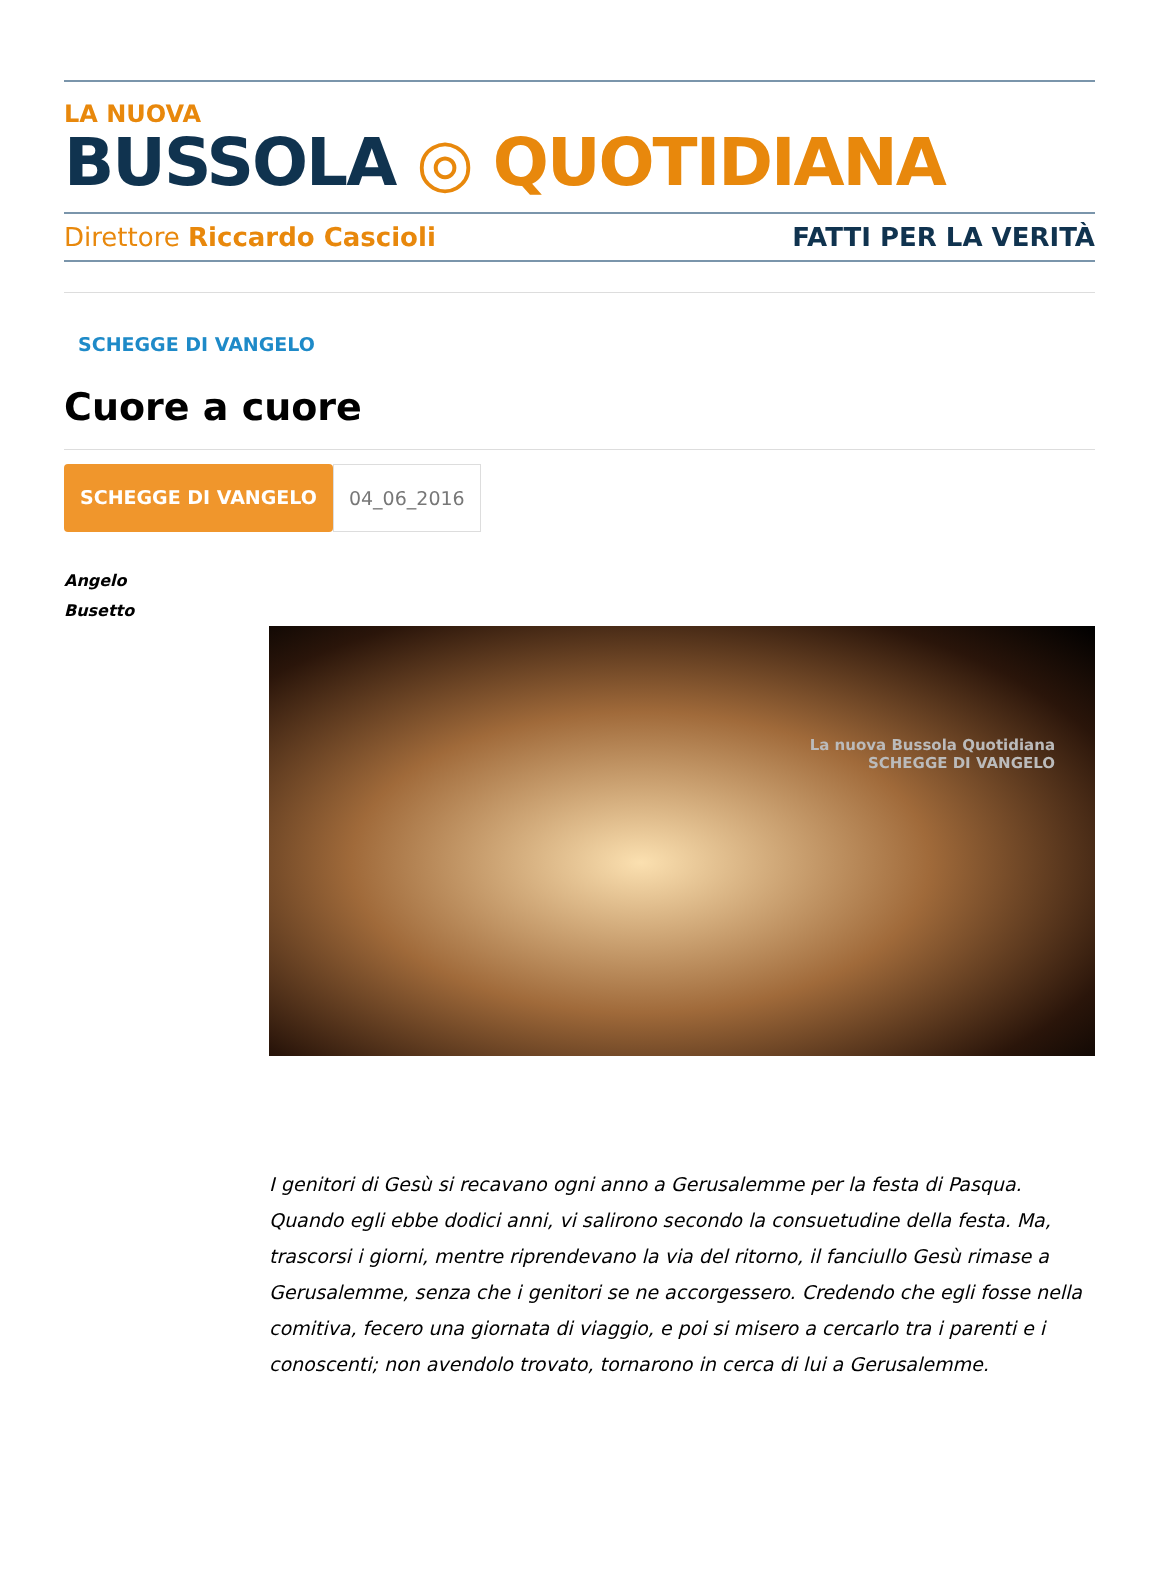LA NUOVA
BUSSOLA ◎ QUOTIDIANA
Direttore Riccardo Cascioli FATTI PER LA VERITÀ
SCHEGGE DI VANGELO
Cuore a cuore
SCHEGGE DI VANGELO 04_06_2016
Angelo
Busetto
La nuova Bussola Quotidiana
SCHEGGE DI VANGELO
I genitori di Gesù si recavano ogni anno a Gerusalemme per la festa di Pasqua. Quando egli ebbe dodici anni, vi salirono secondo la consuetudine della festa. Ma, trascorsi i giorni, mentre riprendevano la via del ritorno, il fanciullo Gesù rimase a Gerusalemme, senza che i genitori se ne accorgessero. Credendo che egli fosse nella comitiva, fecero una giornata di viaggio, e poi si misero a cercarlo tra i parenti e i conoscenti; non avendolo trovato, tornarono in cerca di lui a Gerusalemme.